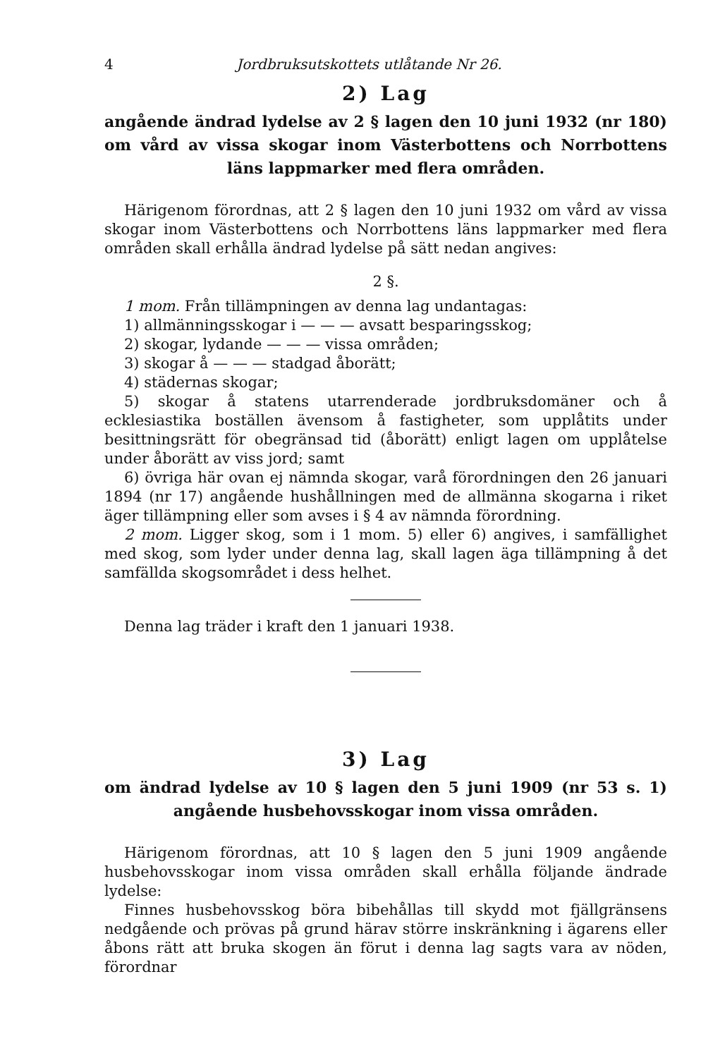4 Jordbruksutskottets utlåtande Nr 26.
2) Lag
angående ändrad lydelse av 2 § lagen den 10 juni 1932 (nr 180) om vård av vissa skogar inom Västerbottens och Norrbottens läns lappmarker med flera områden.
Härigenom förordnas, att 2 § lagen den 10 juni 1932 om vård av vissa skogar inom Västerbottens och Norrbottens läns lappmarker med flera områden skall erhålla ändrad lydelse på sätt nedan angives:
2 §.
1 mom. Från tillämpningen av denna lag undantagas:
1) allmänningsskogar i — — — avsatt besparingsskog;
2) skogar, lydande — — — vissa områden;
3) skogar å — — — stadgad åborätt;
4) städernas skogar;
5) skogar å statens utarrenderade jordbruksdomäner och å ecklesiastika boställen ävensom å fastigheter, som upplåtits under besittningsrätt för obegränsad tid (åborätt) enligt lagen om upplåtelse under åborätt av viss jord; samt
6) övriga här ovan ej nämnda skogar, varå förordningen den 26 januari 1894 (nr 17) angående hushållningen med de allmänna skogarna i riket äger tillämpning eller som avses i § 4 av nämnda förordning.
2 mom. Ligger skog, som i 1 mom. 5) eller 6) angives, i samfällighet med skog, som lyder under denna lag, skall lagen äga tillämpning å det samfällda skogsområdet i dess helhet.
Denna lag träder i kraft den 1 januari 1938.
3) Lag
om ändrad lydelse av 10 § lagen den 5 juni 1909 (nr 53 s. 1) angående husbehovsskogar inom vissa områden.
Härigenom förordnas, att 10 § lagen den 5 juni 1909 angående husbehovsskogar inom vissa områden skall erhålla följande ändrade lydelse:
Finnes husbehovsskog böra bibehållas till skydd mot fjällgränsens nedgående och prövas på grund härav större inskränkning i ägarens eller åbons rätt att bruka skogen än förut i denna lag sagts vara av nöden, förordnar